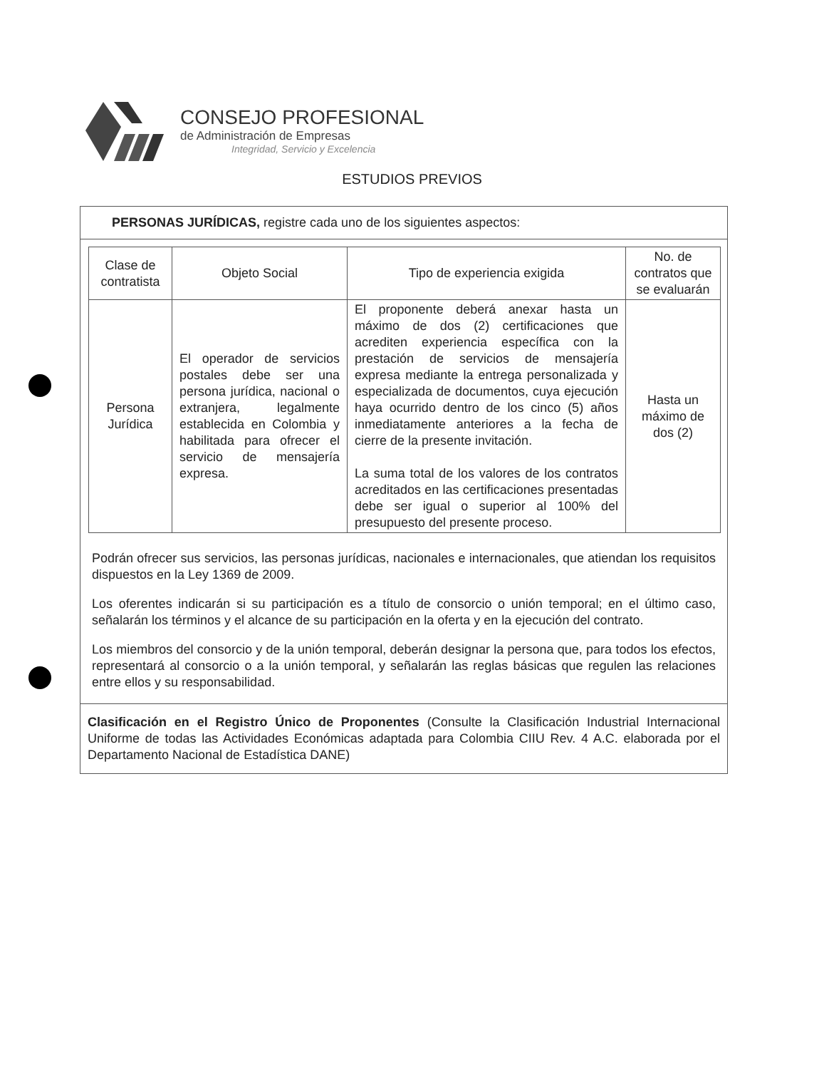CONSEJO PROFESIONAL
de Administración de Empresas
Integridad, Servicio y Excelencia
ESTUDIOS PREVIOS
PERSONAS JURÍDICAS, registre cada uno de los siguientes aspectos:
| Clase de contratista | Objeto Social | Tipo de experiencia exigida | No. de contratos que se evaluarán |
| --- | --- | --- | --- |
| Persona Jurídica | El operador de servicios postales debe ser una persona jurídica, nacional o extranjera, legalmente establecida en Colombia y habilitada para ofrecer el servicio de mensajería expresa. | El proponente deberá anexar hasta un máximo de dos (2) certificaciones que acrediten experiencia específica con la prestación de servicios de mensajería expresa mediante la entrega personalizada y especializada de documentos, cuya ejecución haya ocurrido dentro de los cinco (5) años inmediatamente anteriores a la fecha de cierre de la presente invitación. La suma total de los valores de los contratos acreditados en las certificaciones presentadas debe ser igual o superior al 100% del presupuesto del presente proceso. | Hasta un máximo de dos (2) |
Podrán ofrecer sus servicios, las personas jurídicas, nacionales e internacionales, que atiendan los requisitos dispuestos en la Ley 1369 de 2009.
Los oferentes indicarán si su participación es a título de consorcio o unión temporal; en el último caso, señalarán los términos y el alcance de su participación en la oferta y en la ejecución del contrato.
Los miembros del consorcio y de la unión temporal, deberán designar la persona que, para todos los efectos, representará al consorcio o a la unión temporal, y señalarán las reglas básicas que regulen las relaciones entre ellos y su responsabilidad.
Clasificación en el Registro Único de Proponentes (Consulte la Clasificación Industrial Internacional Uniforme de todas las Actividades Económicas adaptada para Colombia CIIU Rev. 4 A.C. elaborada por el Departamento Nacional de Estadística DANE)